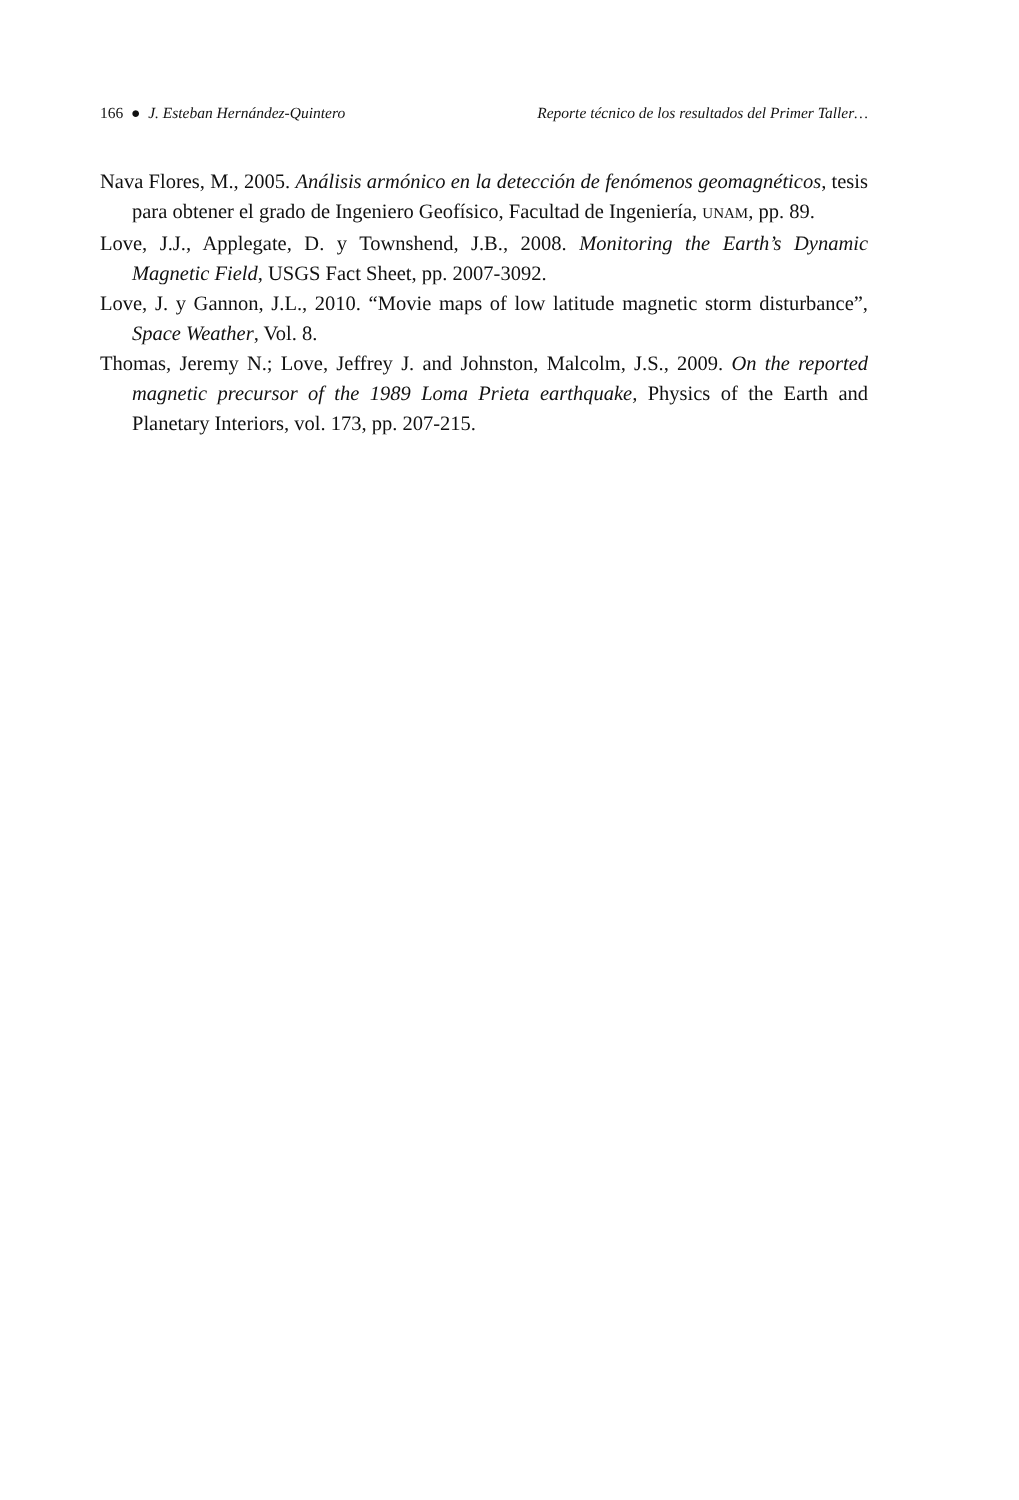166 ● J. Esteban Hernández-Quintero Reporte técnico de los resultados del Primer Taller…
Nava Flores, M., 2005. Análisis armónico en la detección de fenómenos geomagnéticos, tesis para obtener el grado de Ingeniero Geofísico, Facultad de Ingeniería, UNAM, pp. 89.
Love, J.J., Applegate, D. y Townshend, J.B., 2008. Monitoring the Earth’s Dynamic Magnetic Field, USGS Fact Sheet, pp. 2007-3092.
Love, J. y Gannon, J.L., 2010. “Movie maps of low latitude magnetic storm disturbance”, Space Weather, Vol. 8.
Thomas, Jeremy N.; Love, Jeffrey J. and Johnston, Malcolm, J.S., 2009. On the reported magnetic precursor of the 1989 Loma Prieta earthquake, Physics of the Earth and Planetary Interiors, vol. 173, pp. 207-215.